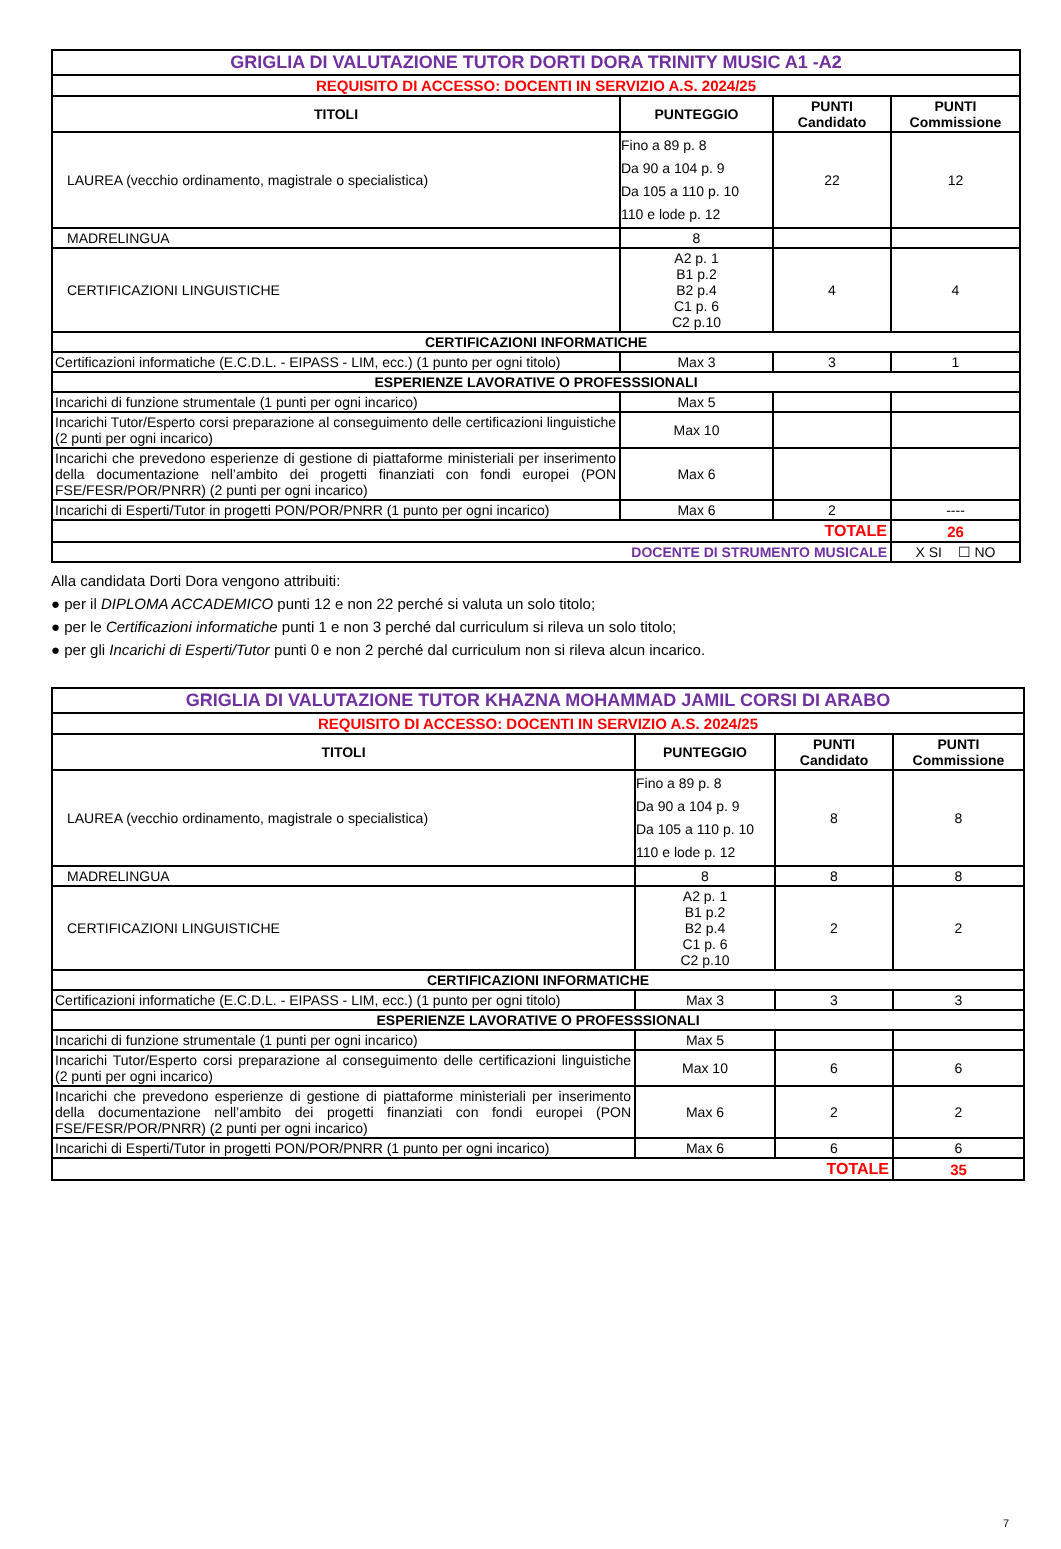| GRIGLIA DI VALUTAZIONE TUTOR DORTI DORA TRINITY MUSIC A1 -A2 | | | |
| REQUISITO DI ACCESSO: DOCENTI IN SERVIZIO A.S. 2024/25 | | | |
| TITOLI | PUNTEGGIO | PUNTI Candidato | PUNTI Commissione |
| LAUREA (vecchio ordinamento, magistrale o specialistica) | Fino a 89 p. 8 Da 90 a 104 p. 9 Da 105 a 110 p. 10 110 e lode p. 12 | 22 | 12 |
| MADRELINGUA | 8 | | |
| CERTIFICAZIONI LINGUISTICHE | A2 p. 1 B1 p.2 B2 p.4 C1 p. 6 C2 p.10 | 4 | 4 |
| CERTIFICAZIONI INFORMATICHE | | | |
| Certificazioni informatiche (E.C.D.L. - EIPASS - LIM, ecc.) (1 punto per ogni titolo) | Max 3 | 3 | 1 |
| ESPERIENZE LAVORATIVE O PROFESSSIONALI | | | |
| Incarichi di funzione strumentale (1 punti per ogni incarico) | Max 5 | | |
| Incarichi Tutor/Esperto corsi preparazione al conseguimento delle certificazioni linguistiche (2 punti per ogni incarico) | Max 10 | | |
| Incarichi che prevedono esperienze di gestione di piattaforme ministeriali per inserimento della documentazione nell’ambito dei progetti finanziati con fondi europei (PON FSE/FESR/POR/PNRR) (2 punti per ogni incarico) | Max 6 | | |
| Incarichi di Esperti/Tutor in progetti PON/POR/PNRR (1 punto per ogni incarico) | Max 6 | 2 | ---- |
| TOTALE | | | 26 |
| DOCENTE DI STRUMENTO MUSICALE | | | X SI ☐ NO |
Alla candidata Dorti Dora vengono attribuiti:
● per il DIPLOMA ACCADEMICO punti 12 e non 22 perché si valuta un solo titolo;
● per le Certificazioni informatiche punti 1 e non 3 perché dal curriculum si rileva un solo titolo;
● per gli Incarichi di Esperti/Tutor punti 0 e non 2 perché dal curriculum non si rileva alcun incarico.
| GRIGLIA DI VALUTAZIONE TUTOR KHAZNA MOHAMMAD JAMIL CORSI DI ARABO | | | |
| REQUISITO DI ACCESSO: DOCENTI IN SERVIZIO A.S. 2024/25 | | | |
| TITOLI | PUNTEGGIO | PUNTI Candidato | PUNTI Commissione |
| LAUREA (vecchio ordinamento, magistrale o specialistica) | Fino a 89 p. 8 Da 90 a 104 p. 9 Da 105 a 110 p. 10 110 e lode p. 12 | 8 | 8 |
| MADRELINGUA | 8 | 8 | 8 |
| CERTIFICAZIONI LINGUISTICHE | A2 p. 1 B1 p.2 B2 p.4 C1 p. 6 C2 p.10 | 2 | 2 |
| CERTIFICAZIONI INFORMATICHE | | | |
| Certificazioni informatiche (E.C.D.L. - EIPASS - LIM, ecc.) (1 punto per ogni titolo) | Max 3 | 3 | 3 |
| ESPERIENZE LAVORATIVE O PROFESSSIONALI | | | |
| Incarichi di funzione strumentale (1 punti per ogni incarico) | Max 5 | | |
| Incarichi Tutor/Esperto corsi preparazione al conseguimento delle certificazioni linguistiche (2 punti per ogni incarico) | Max 10 | 6 | 6 |
| Incarichi che prevedono esperienze di gestione di piattaforme ministeriali per inserimento della documentazione nell’ambito dei progetti finanziati con fondi europei (PON FSE/FESR/POR/PNRR) (2 punti per ogni incarico) | Max 6 | 2 | 2 |
| Incarichi di Esperti/Tutor in progetti PON/POR/PNRR (1 punto per ogni incarico) | Max 6 | 6 | 6 |
| TOTALE | | | 35 |
7